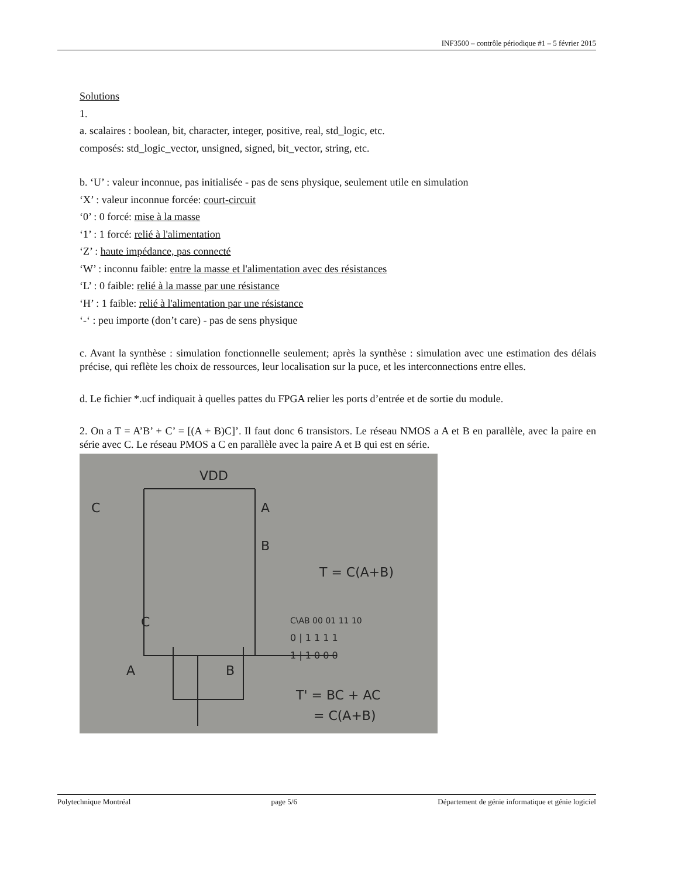INF3500 – contrôle périodique #1 – 5 février 2015
Solutions
1.
a. scalaires : boolean, bit, character, integer, positive, real, std_logic, etc.
composés: std_logic_vector, unsigned, signed, bit_vector, string, etc.
b. ‘U’ : valeur inconnue, pas initialisée - pas de sens physique, seulement utile en simulation
‘X’ : valeur inconnue forcée: court-circuit
‘0’ : 0 forcé: mise à la masse
‘1’ : 1 forcé: relié à l'alimentation
‘Z’ : haute impédance, pas connecté
‘W’ : inconnu faible: entre la masse et l'alimentation avec des résistances
‘L’ : 0 faible: relié à la masse par une résistance
‘H’ : 1 faible: relié à l'alimentation par une résistance
‘-‘ : peu importe (don’t care) - pas de sens physique
c. Avant la synthèse : simulation fonctionnelle seulement; après la synthèse : simulation avec une estimation des délais précise, qui reflète les choix de ressources, leur localisation sur la puce, et les interconnections entre elles.
d. Le fichier *.ucf indiquait à quelles pattes du FPGA relier les ports d’entrée et de sortie du module.
2. On a T = A’B’ + C’ = [(A + B)C]’. Il faut donc 6 transistors. Le réseau NMOS a A et B en parallèle, avec la paire en série avec C. Le réseau PMOS a C en parallèle avec la paire A et B qui est en série.
VDD
C
A
B
T = C(A+B)
C
A
B
T' = BC + AC
= C(A+B)
C\AB 00 01 11 10
0 | 1 1 1 1
1 | 1 0 0 0
Polytechnique Montréal page 5/6 Département de génie informatique et génie logiciel